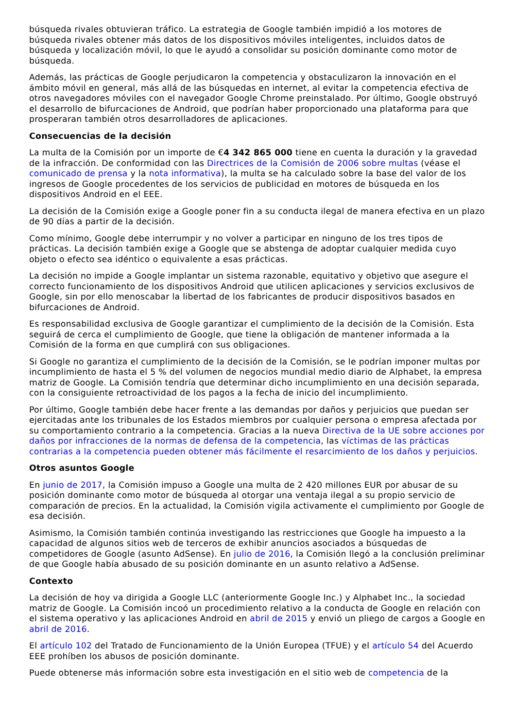búsqueda rivales obtuvieran tráfico. La estrategia de Google también impidió a los motores de búsqueda rivales obtener más datos de los dispositivos móviles inteligentes, incluidos datos de búsqueda y localización móvil, lo que le ayudó a consolidar su posición dominante como motor de búsqueda.
Además, las prácticas de Google perjudicaron la competencia y obstaculizaron la innovación en el ámbito móvil en general, más allá de las búsquedas en internet, al evitar la competencia efectiva de otros navegadores móviles con el navegador Google Chrome preinstalado. Por último, Google obstruyó el desarrollo de bifurcaciones de Android, que podrían haber proporcionado una plataforma para que prosperaran también otros desarrolladores de aplicaciones.
Consecuencias de la decisión
La multa de la Comisión por un importe de €4 342 865 000 tiene en cuenta la duración y la gravedad de la infracción. De conformidad con las Directrices de la Comisión de 2006 sobre multas (véase el comunicado de prensa y la nota informativa), la multa se ha calculado sobre la base del valor de los ingresos de Google procedentes de los servicios de publicidad en motores de búsqueda en los dispositivos Android en el EEE.
La decisión de la Comisión exige a Google poner fin a su conducta ilegal de manera efectiva en un plazo de 90 días a partir de la decisión.
Como mínimo, Google debe interrumpir y no volver a participar en ninguno de los tres tipos de prácticas. La decisión también exige a Google que se abstenga de adoptar cualquier medida cuyo objeto o efecto sea idéntico o equivalente a esas prácticas.
La decisión no impide a Google implantar un sistema razonable, equitativo y objetivo que asegure el correcto funcionamiento de los dispositivos Android que utilicen aplicaciones y servicios exclusivos de Google, sin por ello menoscabar la libertad de los fabricantes de producir dispositivos basados en bifurcaciones de Android.
Es responsabilidad exclusiva de Google garantizar el cumplimiento de la decisión de la Comisión. Esta seguirá de cerca el cumplimiento de Google, que tiene la obligación de mantener informada a la Comisión de la forma en que cumplirá con sus obligaciones.
Si Google no garantiza el cumplimiento de la decisión de la Comisión, se le podrían imponer multas por incumplimiento de hasta el 5 % del volumen de negocios mundial medio diario de Alphabet, la empresa matriz de Google. La Comisión tendría que determinar dicho incumplimiento en una decisión separada, con la consiguiente retroactividad de los pagos a la fecha de inicio del incumplimiento.
Por último, Google también debe hacer frente a las demandas por daños y perjuicios que puedan ser ejercitadas ante los tribunales de los Estados miembros por cualquier persona o empresa afectada por su comportamiento contrario a la competencia. Gracias a la nueva Directiva de la UE sobre acciones por daños por infracciones de la normas de defensa de la competencia, las víctimas de las prácticas contrarias a la competencia pueden obtener más fácilmente el resarcimiento de los daños y perjuicios.
Otros asuntos Google
En junio de 2017, la Comisión impuso a Google una multa de 2 420 millones EUR por abusar de su posición dominante como motor de búsqueda al otorgar una ventaja ilegal a su propio servicio de comparación de precios. En la actualidad, la Comisión vigila activamente el cumplimiento por Google de esa decisión.
Asimismo, la Comisión también continúa investigando las restricciones que Google ha impuesto a la capacidad de algunos sitios web de terceros de exhibir anuncios asociados a búsquedas de competidores de Google (asunto AdSense). En julio de 2016, la Comisión llegó a la conclusión preliminar de que Google había abusado de su posición dominante en un asunto relativo a AdSense.
Contexto
La decisión de hoy va dirigida a Google LLC (anteriormente Google Inc.) y Alphabet Inc., la sociedad matriz de Google. La Comisión incoó un procedimiento relativo a la conducta de Google en relación con el sistema operativo y las aplicaciones Android en abril de 2015 y envió un pliego de cargos a Google en abril de 2016.
El artículo 102 del Tratado de Funcionamiento de la Unión Europea (TFUE) y el artículo 54 del Acuerdo EEE prohíben los abusos de posición dominante.
Puede obtenerse más información sobre esta investigación en el sitio web de competencia de la